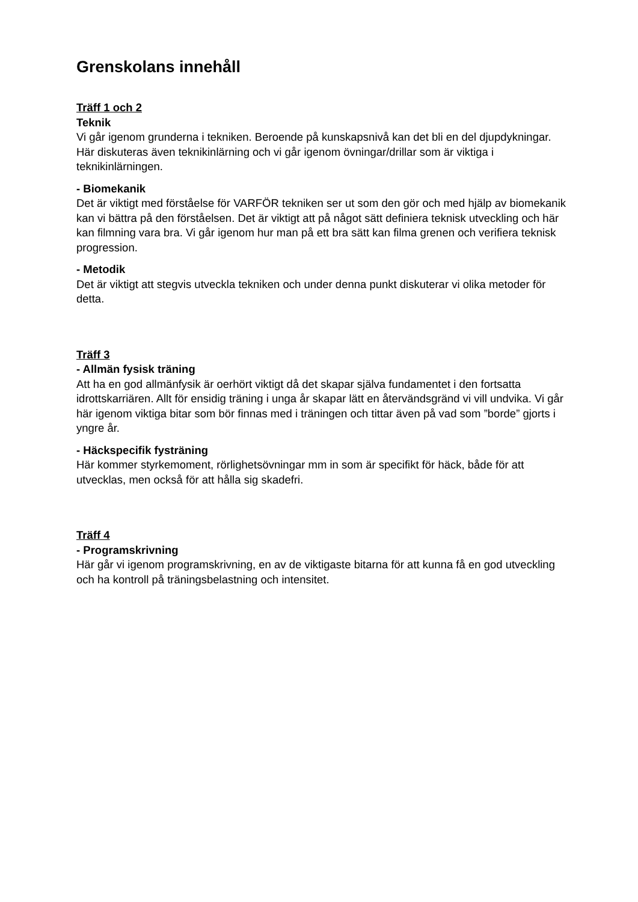Grenskolans innehåll
Träff 1 och 2
Teknik
Vi går igenom grunderna i tekniken. Beroende på kunskapsnivå kan det bli en del djupdykningar.
Här diskuteras även teknikinlärning och vi går igenom övningar/drillar som är viktiga i teknikinlärningen.
- Biomekanik
Det är viktigt med förståelse för VARFÖR tekniken ser ut som den gör och med hjälp av biomekanik kan vi bättra på den förståelsen. Det är viktigt att på något sätt definiera teknisk utveckling och här kan filmning vara bra. Vi går igenom hur man på ett bra sätt kan filma grenen och verifiera teknisk progression.
- Metodik
Det är viktigt att stegvis utveckla tekniken och under denna punkt diskuterar vi olika metoder för detta.
Träff 3
- Allmän fysisk träning
Att ha en god allmänfysik är oerhört viktigt då det skapar själva fundamentet i den fortsatta idrottskarriären. Allt för ensidig träning i unga år skapar lätt en återvändsgränd vi vill undvika. Vi går här igenom viktiga bitar som bör finnas med i träningen och tittar även på vad som ”borde” gjorts i yngre år.
- Häckspecifik fysträning
Här kommer styrkemoment, rörlighetsövningar mm in som är specifikt för häck, både för att utvecklas, men också för att hålla sig skadefri.
Träff 4
- Programskrivning
Här går vi igenom programskrivning, en av de viktigaste bitarna för att kunna få en god utveckling och ha kontroll på träningsbelastning och intensitet.